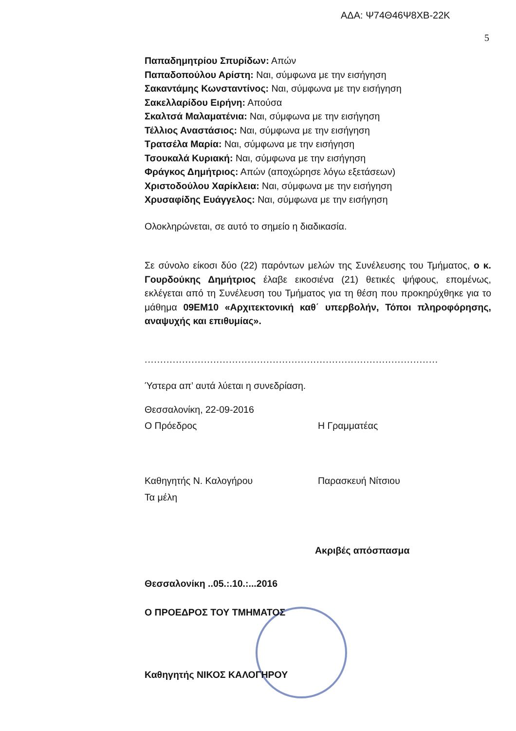ΑΔΑ: Ψ74Θ46Ψ8ΧΒ-22Κ
5
Παπαδημητρίου Σπυρίδων: Απών
Παπαδοπούλου Αρίστη: Ναι, σύμφωνα με την εισήγηση
Σακαντάμης Κωνσταντίνος: Ναι, σύμφωνα με την εισήγηση
Σακελλαρίδου Ειρήνη: Απούσα
Σκαλτσά Μαλαματένια: Ναι, σύμφωνα με την εισήγηση
Τέλλιος Αναστάσιος: Ναι, σύμφωνα με την εισήγηση
Τρατσέλα Μαρία: Ναι, σύμφωνα με την εισήγηση
Τσουκαλά Κυριακή: Ναι, σύμφωνα με την εισήγηση
Φράγκος Δημήτριος: Απών (αποχώρησε λόγω εξετάσεων)
Χριστοδούλου Χαρίκλεια: Ναι, σύμφωνα με την εισήγηση
Χρυσαφίδης Ευάγγελος: Ναι, σύμφωνα με την εισήγηση
Ολοκληρώνεται, σε αυτό το σημείο η διαδικασία.
Σε σύνολο είκοσι δύο (22) παρόντων μελών της Συνέλευσης του Τμήματος, ο κ. Γουρδούκης Δημήτριος έλαβε εικοσιένα (21) θετικές ψήφους, επομένως, εκλέγεται από τη Συνέλευση του Τμήματος για τη θέση που προκηρύχθηκε για το μάθημα 09ΕΜ10 «Αρχιτεκτονική καθ΄ υπερβολήν, Τόποι πληροφόρησης, αναψυχής και επιθυμίας».
..............................................................................................
Ύστερα απ’ αυτά λύεται η συνεδρίαση.
Θεσσαλονίκη, 22-09-2016
Ο Πρόεδρος Η Γραμματέας
Καθηγητής Ν. Καλογήρου Παρασκευή Νίτσιου
Τα μέλη
Ακριβές απόσπασμα
Θεσσαλονίκη ..05.:.10.:...2016
Ο ΠΡΟΕΔΡΟΣ ΤΟΥ ΤΜΗΜΑΤΟΣ
Καθηγητής ΝΙΚΟΣ ΚΑΛΟΓΗΡΟΥ